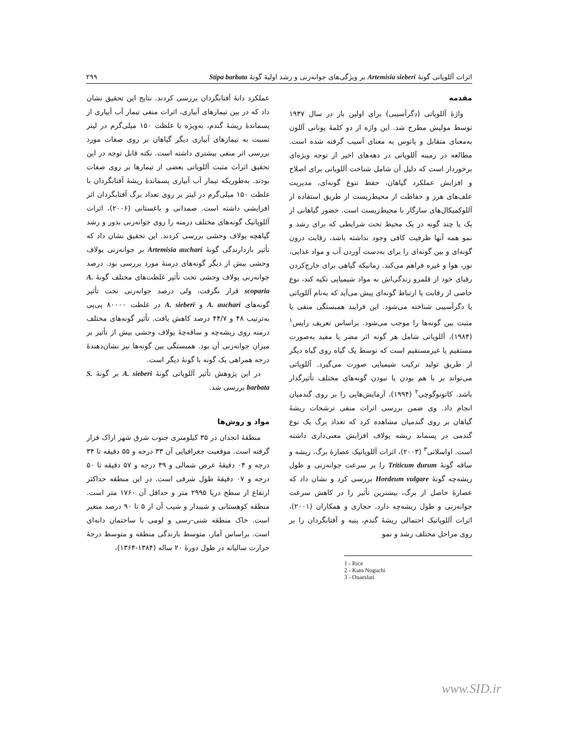اثرات آللوپاتی گونهٔ Artemisia sieberi بر ویژگی‌های جوانه‌زنی و رشد اولیهٔ گونهٔ Stipa barbata ۲۹۹
مقدمه
واژهٔ آللوپاتی (دگرآسیبی) برای اولین بار در سال ۱۹۳۷ توسط مولیش مطرح شد. این واژه از دو کلمهٔ یونانی آللون به‌معنای متقابل و پاتوس به معنای آسیب گرفته شده است. مطالعه در زمینه آللوپاتی در دهه‌های اخیر از توجه ویژه‌ای برخوردار است که دلیل آن شامل شناخت آللوپاتی برای اصلاح و افزایش عملکرد گیاهان، حفظ تنوع گونه‌ای، مدیریت علف‌های هرز و حفاظت از محیط‌زیست از طریق استفاده از آللوکمیکال‌های سازگار با محیط‌زیست است. حضور گیاهانی از یک یا چند گونه در یک محیط تحت شرایطی که برای رشد و نمو همه آنها ظرفیت کافی وجود نداشته باشد، رقابت درون گونه‌ای و بین گونه‌ای را برای به‌دست آوردن آب و مواد غذایی، نور، هوا و غیره فراهم می‌کند. زمانیکه گیاهی برای خارج‌کردن رقبای خود از قلمرو زندگی‌اش به مواد شیمیایی تکیه کند، نوع خاصی از رقابت یا ارتباط گونه‌ای پیش می‌آید که به‌نام آللوپاتی یا دگرآسیبی شناخته می‌شود. این فرایند همبستگی منفی یا مثبت بین گونه‌ها را موجب می‌شود. براساس تعریف رایس<sup>۱</sup> (۱۹۸۴)، آللوپاتی شامل هر گونه اثر مضر یا مفید به‌صورت مستقیم یا غیرمستقیم است که توسط یک گیاه روی گیاه دیگر از طریق تولید ترکیب شیمیایی صورت می‌گیرد. آللوپاتی می‌تواند بر با هم بودن یا نبودن گونه‌های مختلف تأثیرگذار باشد. کاتونوگوچی<sup>۲</sup> (۱۹۹۴)، آزمایش‌هایی را بر روی گندمیان انجام داد. وی ضمن بررسی اثرات منفی ترشحات ریشهٔ گیاهان بر روی گندمیان مشاهده کرد که تعداد برگ یک نوع گندمی در پسماند ریشه یولاف افزایش معنی‌داری داشته است. اواسلاتی<sup>۳</sup> (۲۰۰۳)، اثرات آللوپاتیک عصارهٔ برگ، ریشه و ساقه گونهٔ Triticum durum را بر سرعت جوانه‌زنی و طول ریشه‌چه گونهٔ Hordeum vulgare بررسی کرد و نشان داد که عصارهٔ حاصل از برگ، بیشترین تأثیر را در کاهش سرعت جوانه‌زنی و طول ریشه‌چه دارد. حجازی و همکاران (۲۰۰۱)، اثرات آللوپاتیک احتمالی ریشهٔ گندم، پنبه و آفتابگردان را بر روی مراحل مختلف رشد و نمو
1 - Rice
2 - Kato Noguchi
3 - Ouaeslati
عملکرد دانهٔ آفتابگردان بررسی کردند. نتایج این تحقیق نشان داد که در بین تیمارهای آبیاری، اثرات منفی تیمار آب آبیاری از پسماندهٔ ریشهٔ گندم، به‌ویژه با غلظت ۱۵۰ میلی‌گرم در لیتر نسبت به تیمارهای آبیاری دیگر گیاهان بر روی صفات مورد بررسی اثر منفی بیشتری داشته است. نکته قابل توجه در این تحقیق اثرات مثبت آللوپاتی بعضی از تیمارها بر روی صفات بودند. به‌طوریکه تیمار آب آبیاری پسماندهٔ ریشهٔ آفتابگردان با غلظت ۱۵۰ میلی‌گرم در لیتر بر روی تعداد برگ آفتابگردان اثر افزایشی داشته است. صمدانی و باغستانی (۲۰۰۶)، اثرات آللوپاتیک گونه‌های مختلف درمنه را روی جوانه‌زنی بذور و رشد گیاهچه یولاف وحشی بررسی کردند. این تحقیق نشان داد که تأثیر بازدارندگی گونهٔ Artemisia auchari بر جوانه‌زنی یولاف وحشی بیش از دیگر گونه‌های درمنهٔ مورد بررسی بود. درصد جوانه‌زنی یولاف وحشی تحت تأثیر غلظت‌های مختلف گونهٔ A. scoparia قرار نگرفت، ولی درصد جوانه‌زنی تحت تأثیر گونه‌های A. auchari و A. sieberi در غلظت ۸۰۰۰۰ پی‌پی به‌ترتیب ۴۸ و ۴۴/۷ درصد کاهش یافت. تأثیر گونه‌های مختلف درمنه روی ریشه‌چه و ساقه‌چهٔ یولاف وحشی بیش از تأثیر بر میزان جوانه‌زنی آن بود. همبستگی بین گونه‌ها نیز نشان‌دهندهٔ درجه همراهی یک گونه با گونهٔ دیگر است.
در این پژوهش تأثیر آللوپاتی گونهٔ A. sieberi بر گونهٔ S. barbata بررسی شد.
مواد و روش‌ها
منطقهٔ انجدان در ۳۵ کیلومتری جنوب شرق شهر اراک قرار گرفته است. موقعیت جغرافیایی آن ۳۳ درجه و ۵۵ دقیقه تا ۳۴ درجه و ۰۴ دقیقهٔ عرض شمالی و ۴۹ درجه و ۵۷ دقیقه تا ۵۰ درجه و ۰۷ دقیقهٔ طول شرقی است. در این منطقه حداکثر ارتفاع از سطح دریا ۲۹۹۵ متر و حداقل آن ۱۷۶۰ متر است. منطقه کوهستانی و شیبدار و شیب آن از ۵ تا ۹۰ درصد متغیر است. خاک منطقه شنی-رسی و لومی با ساختمان دانه‌ای است. براساس آمار، متوسط بارندگی منطقه و متوسط درجهٔ حرارت سالیانه در طول دورهٔ ۲۰ ساله (۱۳۸۴-۱۳۶۴)،
www.SID.ir